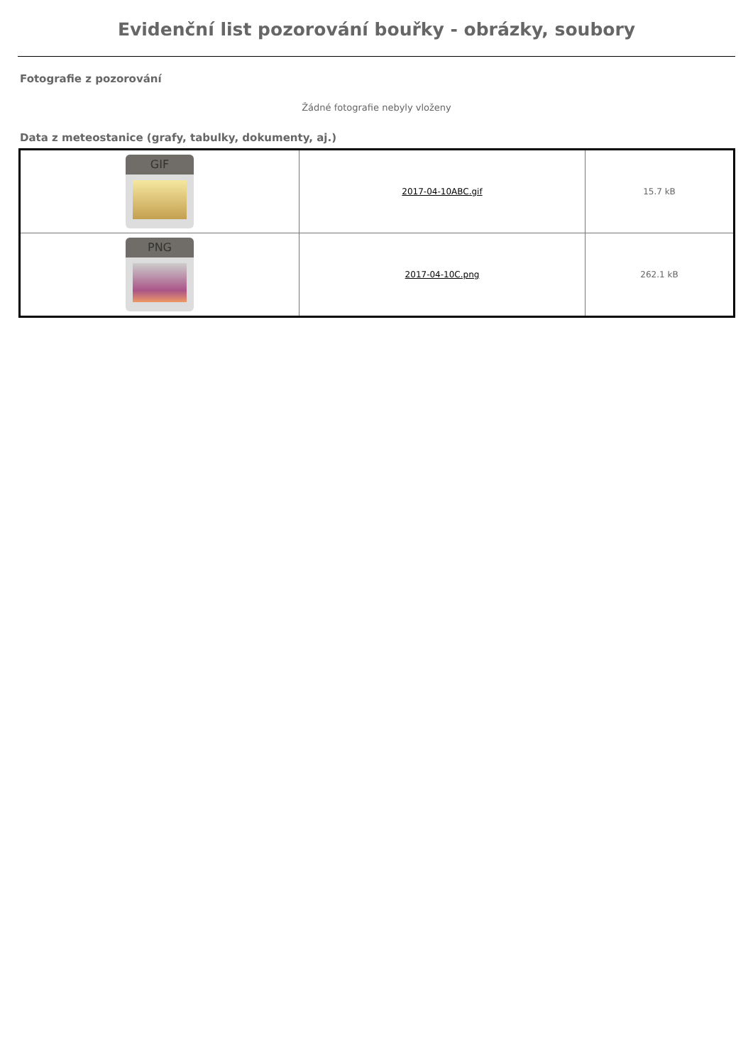Evidenční list pozorování bouřky - obrázky, soubory
Fotografie z pozorování
Žádné fotografie nebyly vloženy
Data z meteostanice (grafy, tabulky, dokumenty, aj.)
| GIF | 2017-04-10ABC.gif | 15.7 kB |
| PNG | 2017-04-10C.png | 262.1 kB |